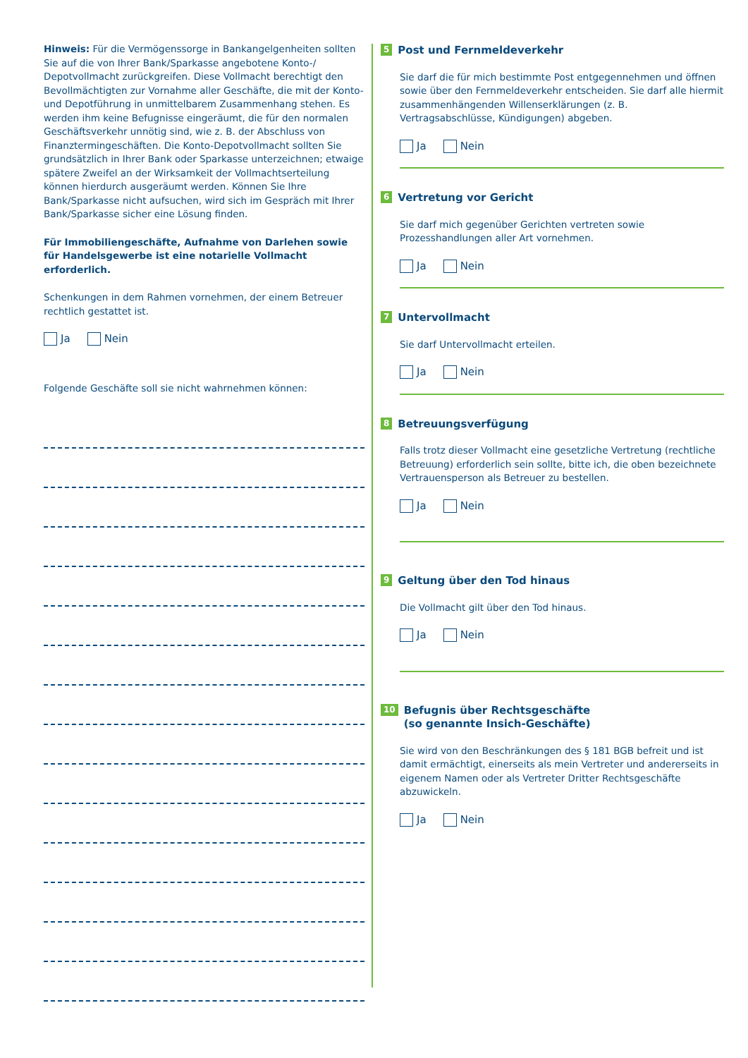Hinweis: Für die Vermögenssorge in Bankangelgenheiten sollten Sie auf die von Ihrer Bank/Sparkasse angebotene Konto-/ Depotvollmacht zurückgreifen. Diese Vollmacht berechtigt den Bevollmächtigten zur Vornahme aller Geschäfte, die mit der Konto- und Depotführung in unmittelbarem Zusammenhang stehen. Es werden ihm keine Befugnisse eingeräumt, die für den normalen Geschäftsverkehr unnötig sind, wie z. B. der Abschluss von Finanztermingeschäften. Die Konto-Depotvollmacht sollten Sie grundsätzlich in Ihrer Bank oder Sparkasse unterzeichnen; etwaige spätere Zweifel an der Wirksamkeit der Vollmachtserteilung können hierdurch ausgeräumt werden. Können Sie Ihre Bank/Sparkasse nicht aufsuchen, wird sich im Gespräch mit Ihrer Bank/Sparkasse sicher eine Lösung finden.
Für Immobiliengeschäfte, Aufnahme von Darlehen sowie für Handelsgewerbe ist eine notarielle Vollmacht erforderlich.
Schenkungen in dem Rahmen vornehmen, der einem Betreuer rechtlich gestattet ist.
Ja Nein
Folgende Geschäfte soll sie nicht wahrnehmen können:
5 Post und Fernmeldeverkehr
Sie darf die für mich bestimmte Post entgegennehmen und öffnen sowie über den Fernmeldeverkehr entscheiden. Sie darf alle hiermit zusammenhängenden Willenserklärungen (z. B. Vertragsabschlüsse, Kündigungen) abgeben.
Ja Nein
6 Vertretung vor Gericht
Sie darf mich gegenüber Gerichten vertreten sowie Prozesshandlungen aller Art vornehmen.
Ja Nein
7 Untervollmacht
Sie darf Untervollmacht erteilen.
Ja Nein
8 Betreuungsverfügung
Falls trotz dieser Vollmacht eine gesetzliche Vertretung (rechtliche Betreuung) erforderlich sein sollte, bitte ich, die oben bezeichnete Vertrauensperson als Betreuer zu bestellen.
Ja Nein
9 Geltung über den Tod hinaus
Die Vollmacht gilt über den Tod hinaus.
Ja Nein
10 Befugnis über Rechtsgeschäfte
(so genannte Insich-Geschäfte)
Sie wird von den Beschränkungen des § 181 BGB befreit und ist damit ermächtigt, einerseits als mein Vertreter und andererseits in eigenem Namen oder als Vertreter Dritter Rechtsgeschäfte abzuwickeln.
Ja Nein